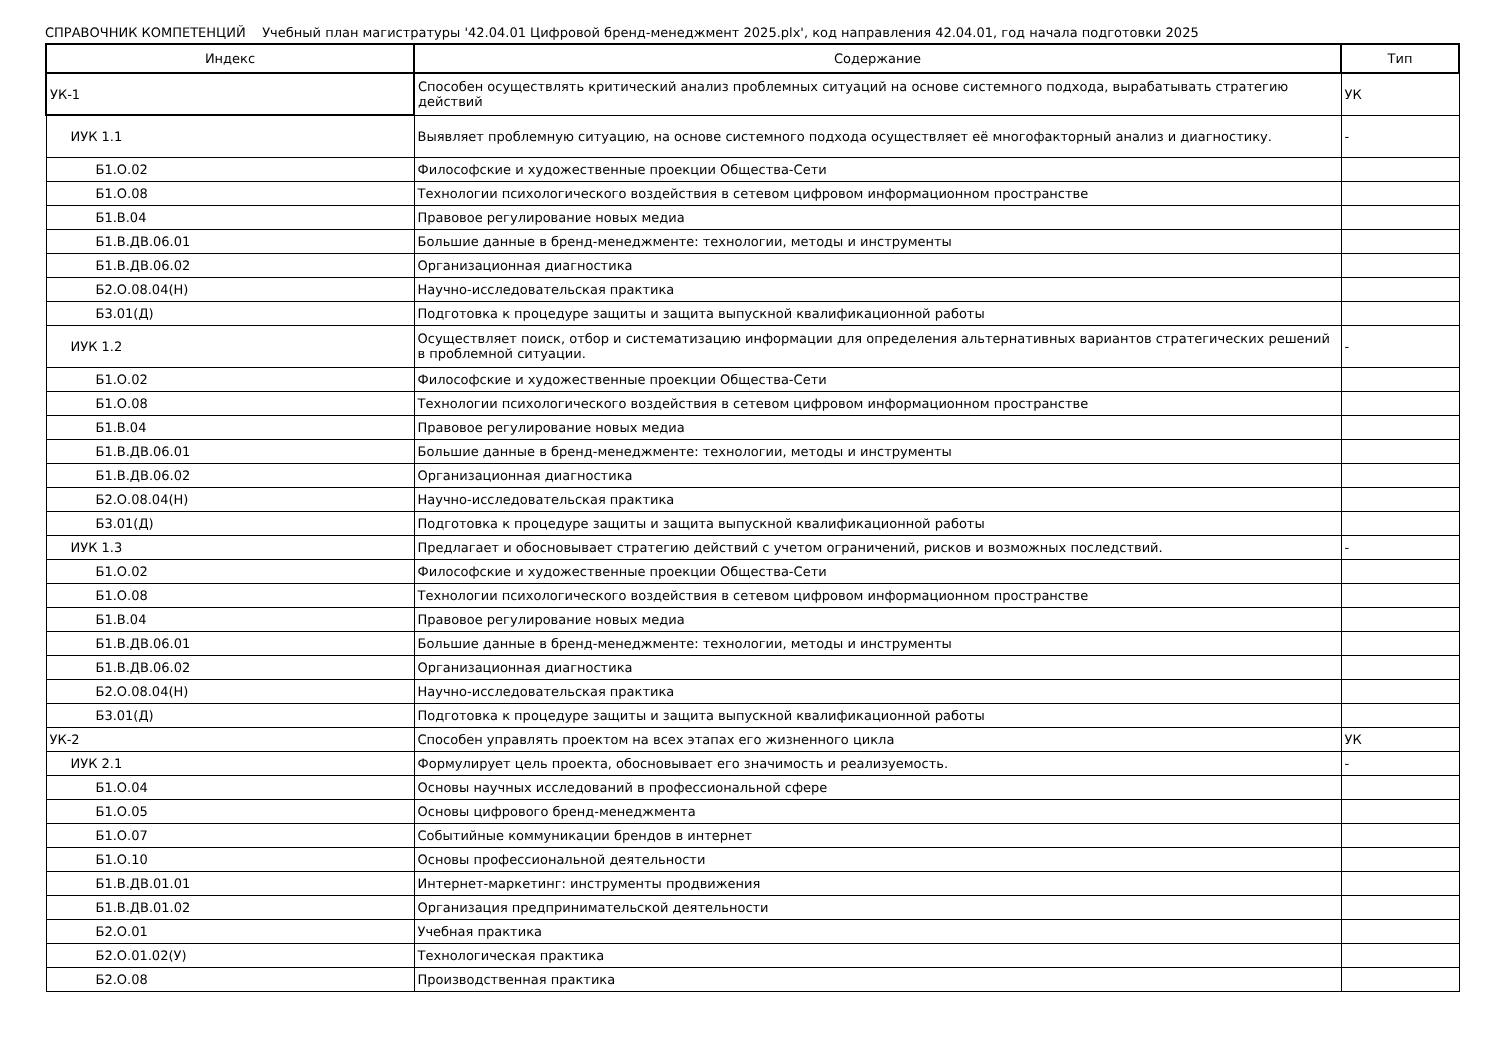СПРАВОЧНИК КОМПЕТЕНЦИЙ Учебный план магистратуры '42.04.01 Цифровой бренд-менеджмент 2025.plx', код направления 42.04.01, год начала подготовки 2025
| Индекс | Содержание | Тип |
| --- | --- | --- |
| УК-1 | Способен осуществлять критический анализ проблемных ситуаций на основе системного подхода, вырабатывать стратегию действий | УК |
| ИУК 1.1 | Выявляет проблемную ситуацию, на основе системного подхода осуществляет её многофакторный анализ и диагностику. | - |
| Б1.О.02 | Философские и художественные проекции Общества-Сети | |
| Б1.О.08 | Технологии психологического воздействия в сетевом цифровом информационном пространстве | |
| Б1.В.04 | Правовое регулирование новых медиа | |
| Б1.В.ДВ.06.01 | Большие данные в бренд-менеджменте: технологии, методы и инструменты | |
| Б1.В.ДВ.06.02 | Организационная диагностика | |
| Б2.О.08.04(Н) | Научно-исследовательская практика | |
| Б3.01(Д) | Подготовка к процедуре защиты и защита выпускной квалификационной работы | |
| ИУК 1.2 | Осуществляет поиск, отбор и систематизацию информации для определения альтернативных вариантов стратегических решений в проблемной ситуации. | - |
| Б1.О.02 | Философские и художественные проекции Общества-Сети | |
| Б1.О.08 | Технологии психологического воздействия в сетевом цифровом информационном пространстве | |
| Б1.В.04 | Правовое регулирование новых медиа | |
| Б1.В.ДВ.06.01 | Большие данные в бренд-менеджменте: технологии, методы и инструменты | |
| Б1.В.ДВ.06.02 | Организационная диагностика | |
| Б2.О.08.04(Н) | Научно-исследовательская практика | |
| Б3.01(Д) | Подготовка к процедуре защиты и защита выпускной квалификационной работы | |
| ИУК 1.3 | Предлагает и обосновывает стратегию действий с учетом ограничений, рисков и возможных последствий. | - |
| Б1.О.02 | Философские и художественные проекции Общества-Сети | |
| Б1.О.08 | Технологии психологического воздействия в сетевом цифровом информационном пространстве | |
| Б1.В.04 | Правовое регулирование новых медиа | |
| Б1.В.ДВ.06.01 | Большие данные в бренд-менеджменте: технологии, методы и инструменты | |
| Б1.В.ДВ.06.02 | Организационная диагностика | |
| Б2.О.08.04(Н) | Научно-исследовательская практика | |
| Б3.01(Д) | Подготовка к процедуре защиты и защита выпускной квалификационной работы | |
| УК-2 | Способен управлять проектом на всех этапах его жизненного цикла | УК |
| ИУК 2.1 | Формулирует цель проекта, обосновывает его значимость и реализуемость. | - |
| Б1.О.04 | Основы научных исследований в профессиональной сфере | |
| Б1.О.05 | Основы цифрового бренд-менеджмента | |
| Б1.О.07 | Событийные коммуникации брендов в интернет | |
| Б1.О.10 | Основы профессиональной деятельности | |
| Б1.В.ДВ.01.01 | Интернет-маркетинг: инструменты продвижения | |
| Б1.В.ДВ.01.02 | Организация предпринимательской деятельности | |
| Б2.О.01 | Учебная практика | |
| Б2.О.01.02(У) | Технологическая практика | |
| Б2.О.08 | Производственная практика | |